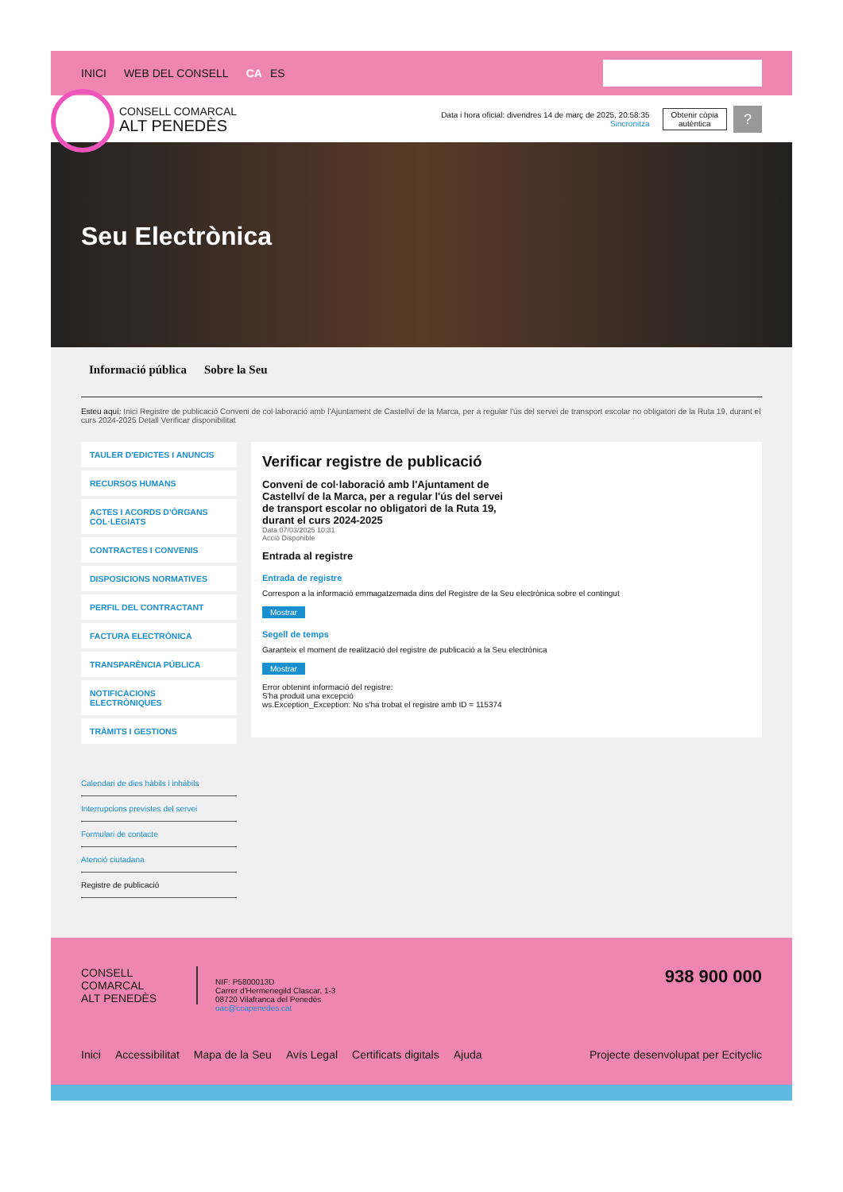INICI WEB DEL CONSELL CA ES
CONSELL COMARCAL
ALT PENEDÈS
Data i hora oficial: divendres 14 de març de 2025, 20:58:35
Sincronitza
Obtenir còpia
autèntica
?
Seu Electrònica
Informació pública Sobre la Seu
Esteu aquí: Inici Registre de publicació Conveni de col·laboració amb l'Ajuntament de Castellví de la Marca, per a regular l'ús del servei de transport escolar no obligatori de la Ruta 19, durant el curs 2024-2025 Detall Verificar disponibilitat
TAULER D'EDICTES I ANUNCIS
RECURSOS HUMANS
ACTES I ACORDS D'ÒRGANS COL·LEGIATS
CONTRACTES I CONVENIS
DISPOSICIONS NORMATIVES
PERFIL DEL CONTRACTANT
FACTURA ELECTRÒNICA
TRANSPARÈNCIA PÚBLICA
NOTIFICACIONS ELECTRÒNIQUES
TRÀMITS I GESTIONS
Calendari de dies hàbils i inhàbils
Interrupcions previstes del servei
Formulari de contacte
Atenció ciutadana
Registre de publicació
Verificar registre de publicació
Conveni de col·laboració amb l'Ajuntament de Castellví de la Marca, per a regular l'ús del servei de transport escolar no obligatori de la Ruta 19, durant el curs 2024-2025
Data 07/03/2025 10:31
Acció Disponible
Entrada al registre
Entrada de registre
Correspon a la informació emmagatzemada dins del Registre de la Seu electrònica sobre el contingut
Mostrar
Segell de temps
Garanteix el moment de realització del registre de publicació a la Seu electrònica
Mostrar
Error obtenint informació del registre:
S'ha produit una excepció
ws.Exception_Exception: No s'ha trobat el registre amb ID = 115374
CONSELL COMARCAL
ALT PENEDÈS
NIF: P5800013D
Carrer d'Hermenegild Clascar, 1-3
08720 Vilafranca del Penedès
oac@ccapenedes.cat
938 900 000
Inici Accessibilitat Mapa de la Seu Avís Legal Certificats digitals Ajuda Projecte desenvolupat per Ecityclic